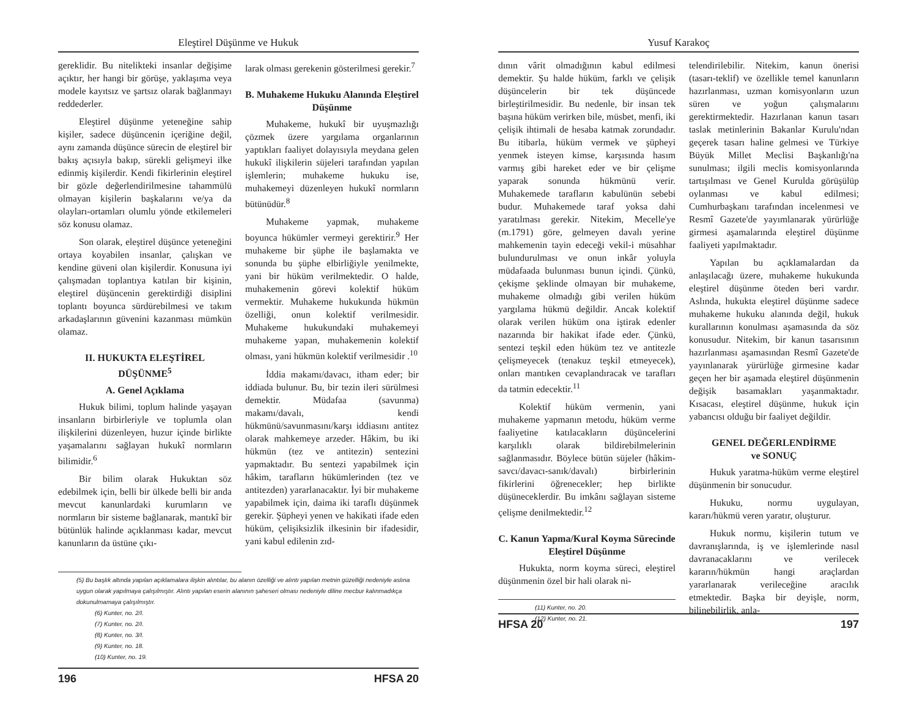Eleştirel Düşünme ve Hukuk
gereklidir. Bu nitelikteki insanlar değişime açıktır, her hangi bir görüşe, yaklaşıma veya modele kayıtsız ve şartsız olarak bağlanmayı reddederler.
Eleştirel düşünme yeteneğine sahip kişiler, sadece düşüncenin içeriğine değil, aynı zamanda düşünce sürecin de eleştirel bir bakış açısıyla bakıp, sürekli gelişmeyi ilke edinmiş kişilerdir. Kendi fikirlerinin eleştirel bir gözle değerlendirilmesine tahammülü olmayan kişilerin başkalarını ve/ya da olayları-ortamları olumlu yönde etkilemeleri söz konusu olamaz.
Son olarak, eleştirel düşünce yeteneğini ortaya koyabilen insanlar, çalışkan ve kendine güveni olan kişilerdir. Konusuna iyi çalışmadan toplantıya katılan bir kişinin, eleştirel düşüncenin gerektirdiği disiplini toplantı boyunca sürdürebilmesi ve takım arkadaşlarının güvenini kazanması mümkün olamaz.
II. HUKUKTA ELEŞTİREL DÜŞÜNME<sup>5</sup>
A. Genel Açıklama
Hukuk bilimi, toplum halinde yaşayan insanların birbirleriyle ve toplumla olan ilişkilerini düzenleyen, huzur içinde birlikte yaşamalarını sağlayan hukukî normların bilimidir.<sup>6</sup>
Bir bilim olarak Hukuktan söz edebilmek için, belli bir ülkede belli bir anda mevcut kanunlardaki kurumların ve normların bir sisteme bağlanarak, mantıkî bir bütünlük halinde açıklanması kadar, mevcut kanunların da üstüne çıkı-
larak olması gerekenin gösterilmesi gerekir.<sup>7</sup>
B. Muhakeme Hukuku Alanında Eleştirel Düşünme
Muhakeme, hukukî bir uyuşmazlığı çözmek üzere yargılama organlarının yaptıkları faaliyet dolayısıyla meydana gelen hukukî ilişkilerin süjeleri tarafından yapılan işlemlerin; muhakeme hukuku ise, muhakemeyi düzenleyen hukukî normların bütünüdür.<sup>8</sup>
Muhakeme yapmak, muhakeme boyunca hükümler vermeyi gerektirir.<sup>9</sup> Her muhakeme bir şüphe ile başlamakta ve sonunda bu şüphe elbirliğiyle yenilmekte, yani bir hüküm verilmektedir. O halde, muhakemenin görevi kolektif hüküm vermektir. Muhakeme hukukunda hükmün özelliği, onun kolektif verilmesidir. Muhakeme hukukundaki muhakemeyi muhakeme yapan, muhakemenin kolektif olması, yani hükmün kolektif verilmesidir .<sup>10</sup>
İddia makamı/davacı, itham eder; bir iddiada bulunur. Bu, bir tezin ileri sürülmesi demektir. Müdafaa (savunma) makamı/davalı, kendi hükmünü/savunmasını/karşı iddiasını antitez olarak mahkemeye arzeder. Hâkim, bu iki hükmün (tez ve antitezin) sentezini yapmaktadır. Bu sentezi yapabilmek için hâkim, tarafların hükümlerinden (tez ve antitezden) yararlanacaktır. İyi bir muhakeme yapabilmek için, daima iki taraflı düşünmek gerekir. Şüpheyi yenen ve hakikati ifade eden hüküm, çelişiksizlik ilkesinin bir ifadesidir, yani kabul edilenin zıd-
(5) Bu başlık altında yapılan açıklamalara ilişkin alıntılar, bu alanın özelliği ve alıntı yapılan metnin güzelliği nedeniyle aslına uygun olarak yapılmaya çalışılmıştır. Alıntı yapılan eserin alanının şaheseri olması nedeniyle diline mecbur kalınmadıkça dokunulmamaya çalışılmıştır.
(6) Kunter, no. 2/I.
(7) Kunter, no. 2/I.
(8) Kunter, no. 3/I.
(9) Kunter, no. 18.
(10) Kunter, no. 19.
196 HFSA 20
Yusuf Karakoç
dının vârit olmadığının kabul edilmesi demektir. Şu halde hüküm, farklı ve çelişik düşüncelerin bir tek düşüncede birleştirilmesidir. Bu nedenle, bir insan tek başına hüküm verirken bile, müsbet, menfi, iki çelişik ihtimali de hesaba katmak zorundadır. Bu itibarla, hüküm vermek ve şüpheyi yenmek isteyen kimse, karşısında hasım varmış gibi hareket eder ve bir çelişme yaparak sonunda hükmünü verir. Muhakemede tarafların kabulünün sebebi budur. Muhakemede taraf yoksa dahi yaratılması gerekir. Nitekim, Mecelle'ye (m.1791) göre, gelmeyen davalı yerine mahkemenin tayin edeceği vekil-i müsahhar bulundurulması ve onun inkâr yoluyla müdafaada bulunması bunun içindi. Çünkü, çekişme şeklinde olmayan bir muhakeme, muhakeme olmadığı gibi verilen hüküm yargılama hükmü değildir. Ancak kolektif olarak verilen hüküm ona iştirak edenler nazarında bir hakikat ifade eder. Çünkü, sentezi teşkil eden hüküm tez ve antitezle çelişmeyecek (tenakuz teşkil etmeyecek), onları mantıken cevaplandıracak ve tarafları da tatmin edecektir.<sup>11</sup>
Kolektif hüküm vermenin, yani muhakeme yapmanın metodu, hüküm verme faaliyetine katılacakların düşüncelerini karşılıklı olarak bildirebilmelerinin sağlanmasıdır. Böylece bütün süjeler (hâkim-savcı/davacı-sanık/davalı) birbirlerinin fikirlerini öğrenecekler; hep birlikte düşüneceklerdir. Bu imkânı sağlayan sisteme çelişme denilmektedir.<sup>12</sup>
C. Kanun Yapma/Kural Koyma Sürecinde Eleştirel Düşünme
Hukukta, norm koyma süreci, eleştirel düşünmenin özel bir hali olarak ni-
(11) Kunter, no. 20.
(12) Kunter, no. 21.
telendirilebilir. Nitekim, kanun önerisi (tasarı-teklif) ve özellikle temel kanunların hazırlanması, uzman komisyonların uzun süren ve yoğun çalışmalarını gerektirmektedir. Hazırlanan kanun tasarı taslak metinlerinin Bakanlar Kurulu'ndan geçerek tasarı haline gelmesi ve Türkiye Büyük Millet Meclisi Başkanlığı'na sunulması; ilgili meclis komisyonlarında tartışılması ve Genel Kurulda görüşülüp oylanması ve kabul edilmesi; Cumhurbaşkanı tarafından incelenmesi ve Resmî Gazete'de yayımlanarak yürürlüğe girmesi aşamalarında eleştirel düşünme faaliyeti yapılmaktadır.
Yapılan bu açıklamalardan da anlaşılacağı üzere, muhakeme hukukunda eleştirel düşünme öteden beri vardır. Aslında, hukukta eleştirel düşünme sadece muhakeme hukuku alanında değil, hukuk kurallarının konulması aşamasında da söz konusudur. Nitekim, bir kanun tasarısının hazırlanması aşamasından Resmî Gazete'de yayınlanarak yürürlüğe girmesine kadar geçen her bir aşamada eleştirel düşünmenin değişik basamakları yaşanmaktadır. Kısacası, eleştirel düşünme, hukuk için yabancısı olduğu bir faaliyet değildir.
GENEL DEĞERLENDİRME
ve SONUÇ
Hukuk yaratma-hüküm verme eleştirel düşünmenin bir sonucudur.
Hukuku, normu uygulayan, kararı/hükmü veren yaratır, oluşturur.
Hukuk normu, kişilerin tutum ve davranışlarında, iş ve işlemlerinde nasıl davranacaklarını ve verilecek kararın/hükmün hangi araçlardan yararlanarak verileceğine aracılık etmektedir. Başka bir deyişle, norm, bilinebilirlik, anla-
HFSA 20 197